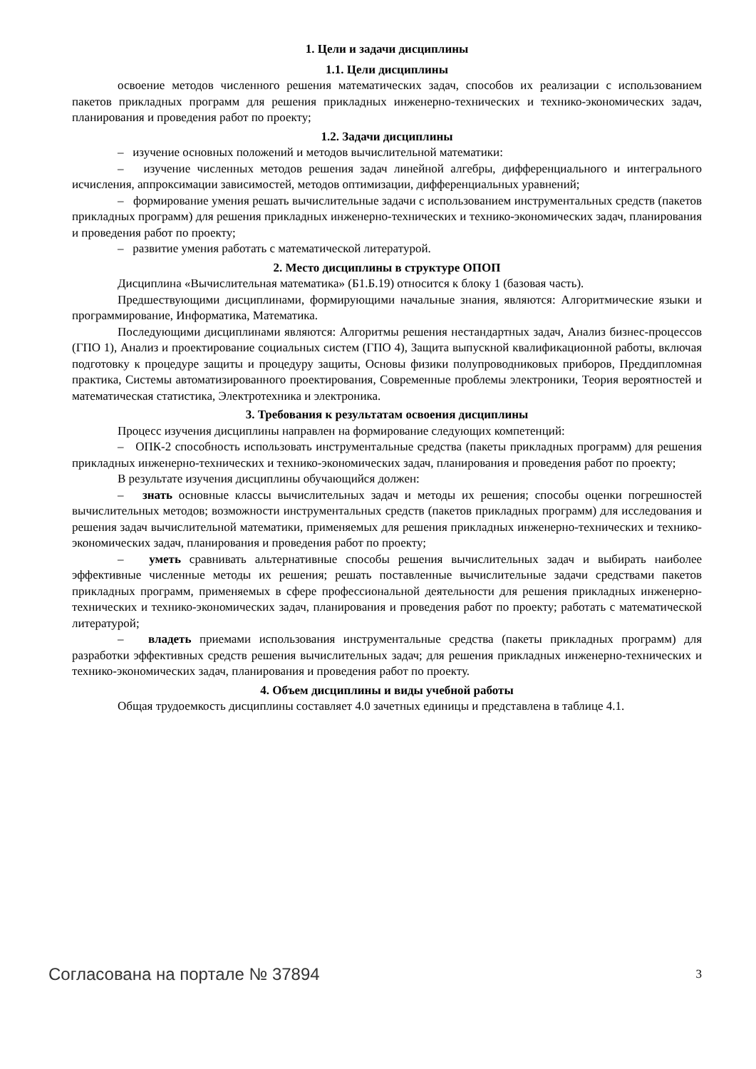1. Цели и задачи дисциплины
1.1. Цели дисциплины
освоение методов численного решения математических задач, способов их реализации с использованием пакетов прикладных программ для решения прикладных инженерно-технических и технико-экономических задач, планирования и проведения работ по проекту;
1.2. Задачи дисциплины
– изучение основных положений и методов вычислительной математики:
– изучение численных методов решения задач линейной алгебры, дифференциального и интегрального исчисления, аппроксимации зависимостей, методов оптимизации, дифференциальных уравнений;
– формирование умения решать вычислительные задачи с использованием инструментальных средств (пакетов прикладных программ) для решения прикладных инженерно-технических и технико-экономических задач, планирования и проведения работ по проекту;
– развитие умения работать с математической литературой.
2. Место дисциплины в структуре ОПОП
Дисциплина «Вычислительная математика» (Б1.Б.19) относится к блоку 1 (базовая часть).
Предшествующими дисциплинами, формирующими начальные знания, являются: Алгоритмические языки и программирование, Информатика, Математика.
Последующими дисциплинами являются: Алгоритмы решения нестандартных задач, Анализ бизнес-процессов (ГПО 1), Анализ и проектирование социальных систем (ГПО 4), Защита выпускной квалификационной работы, включая подготовку к процедуре защиты и процедуру защиты, Основы физики полупроводниковых приборов, Преддипломная практика, Системы автоматизированного проектирования, Современные проблемы электроники, Теория вероятностей и математическая статистика, Электротехника и электроника.
3. Требования к результатам освоения дисциплины
Процесс изучения дисциплины направлен на формирование следующих компетенций:
– ОПК-2 способность использовать инструментальные средства (пакеты прикладных программ) для решения прикладных инженерно-технических и технико-экономических задач, планирования и проведения работ по проекту;
В результате изучения дисциплины обучающийся должен:
– знать основные классы вычислительных задач и методы их решения; способы оценки погрешностей вычислительных методов; возможности инструментальных средств (пакетов прикладных программ) для исследования и решения задач вычислительной математики, применяемых для решения прикладных инженерно-технических и технико-экономических задач, планирования и проведения работ по проекту;
– уметь сравнивать альтернативные способы решения вычислительных задач и выбирать наиболее эффективные численные методы их решения; решать поставленные вычислительные задачи средствами пакетов прикладных программ, применяемых в сфере профессиональной деятельности для решения прикладных инженерно-технических и технико-экономических задач, планирования и проведения работ по проекту; работать с математической литературой;
– владеть приемами использования инструментальные средства (пакеты прикладных программ) для разработки эффективных средств решения вычислительных задач; для решения прикладных инженерно-технических и технико-экономических задач, планирования и проведения работ по проекту.
4. Объем дисциплины и виды учебной работы
Общая трудоемкость дисциплины составляет 4.0 зачетных единицы и представлена в таблице 4.1.
Согласована на портале № 37894 3